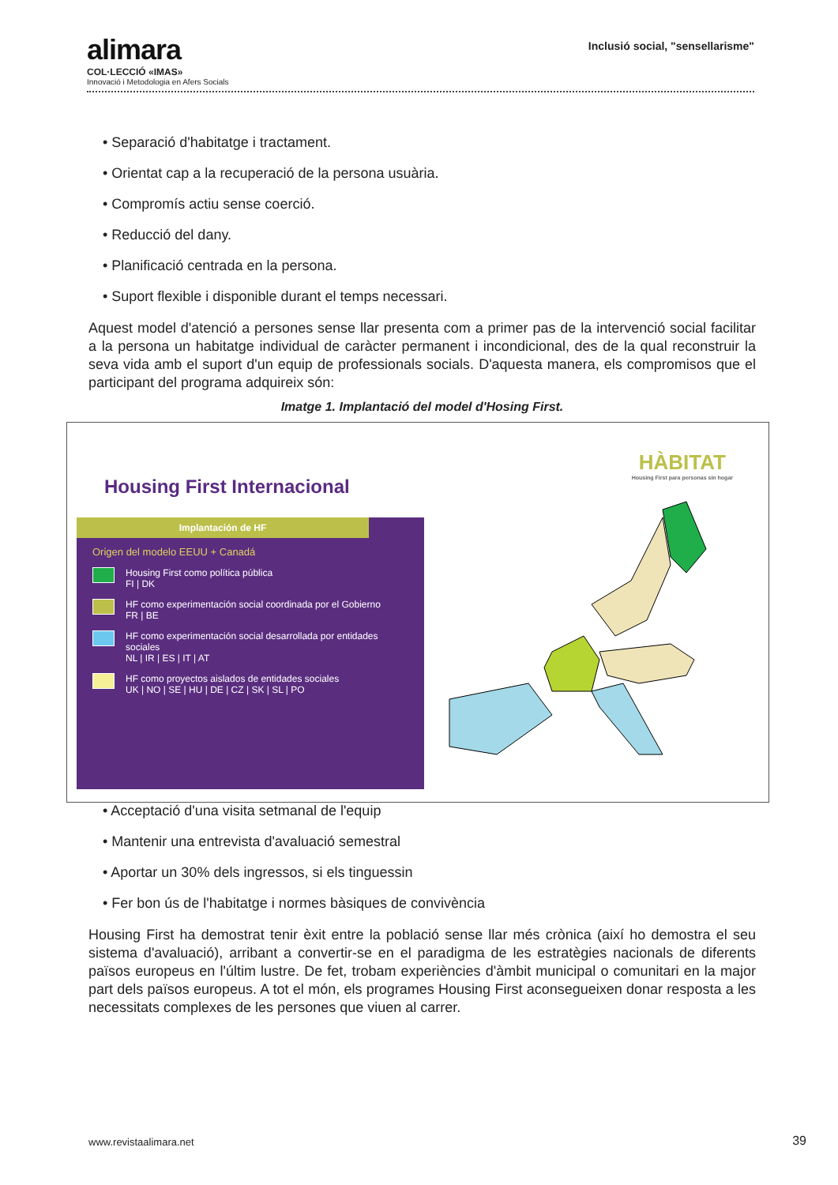Inclusió social, "sensellarisme"
alimara
COL·LECCIÓ «IMAS»
Innovació i Metodologia en Afers Socials
• Separació d'habitatge i tractament.
• Orientat cap a la recuperació de la persona usuària.
• Compromís actiu sense coerció.
• Reducció del dany.
• Planificació centrada en la persona.
• Suport flexible i disponible durant el temps necessari.
Aquest model d'atenció a persones sense llar presenta com a primer pas de la intervenció social facilitar a la persona un habitatge individual de caràcter permanent i incondicional, des de la qual reconstruir la seva vida amb el suport d'un equip de professionals socials. D'aquesta manera, els compromisos que el participant del programa adquireix són:
Imatge 1. Implantació del model d'Hosing First.
Housing First Internacional
Implantación de HF
Origen del modelo EEUU + Canadá
Housing First como política pública
FI | DK
HF como experimentación social coordinada por el Gobierno
FR | BE
HF como experimentación social desarrollada por entidades sociales
NL | IR | ES | IT | AT
HF como proyectos aislados de entidades sociales
UK | NO | SE | HU | DE | CZ | SK | SL | PO
HÀBITAT
Housing First para personas sin hogar
• Acceptació d'una visita setmanal de l'equip
• Mantenir una entrevista d'avaluació semestral
• Aportar un 30% dels ingressos, si els tinguessin
• Fer bon ús de l'habitatge i normes bàsiques de convivència
Housing First ha demostrat tenir èxit entre la població sense llar més crònica (així ho demostra el seu sistema d'avaluació), arribant a convertir-se en el paradigma de les estratègies nacionals de diferents països europeus en l'últim lustre. De fet, trobam experiències d'àmbit municipal o comunitari en la major part dels països europeus. A tot el món, els programes Housing First aconsegueixen donar resposta a les necessitats complexes de les persones que viuen al carrer.
www.revistaalimara.net 39